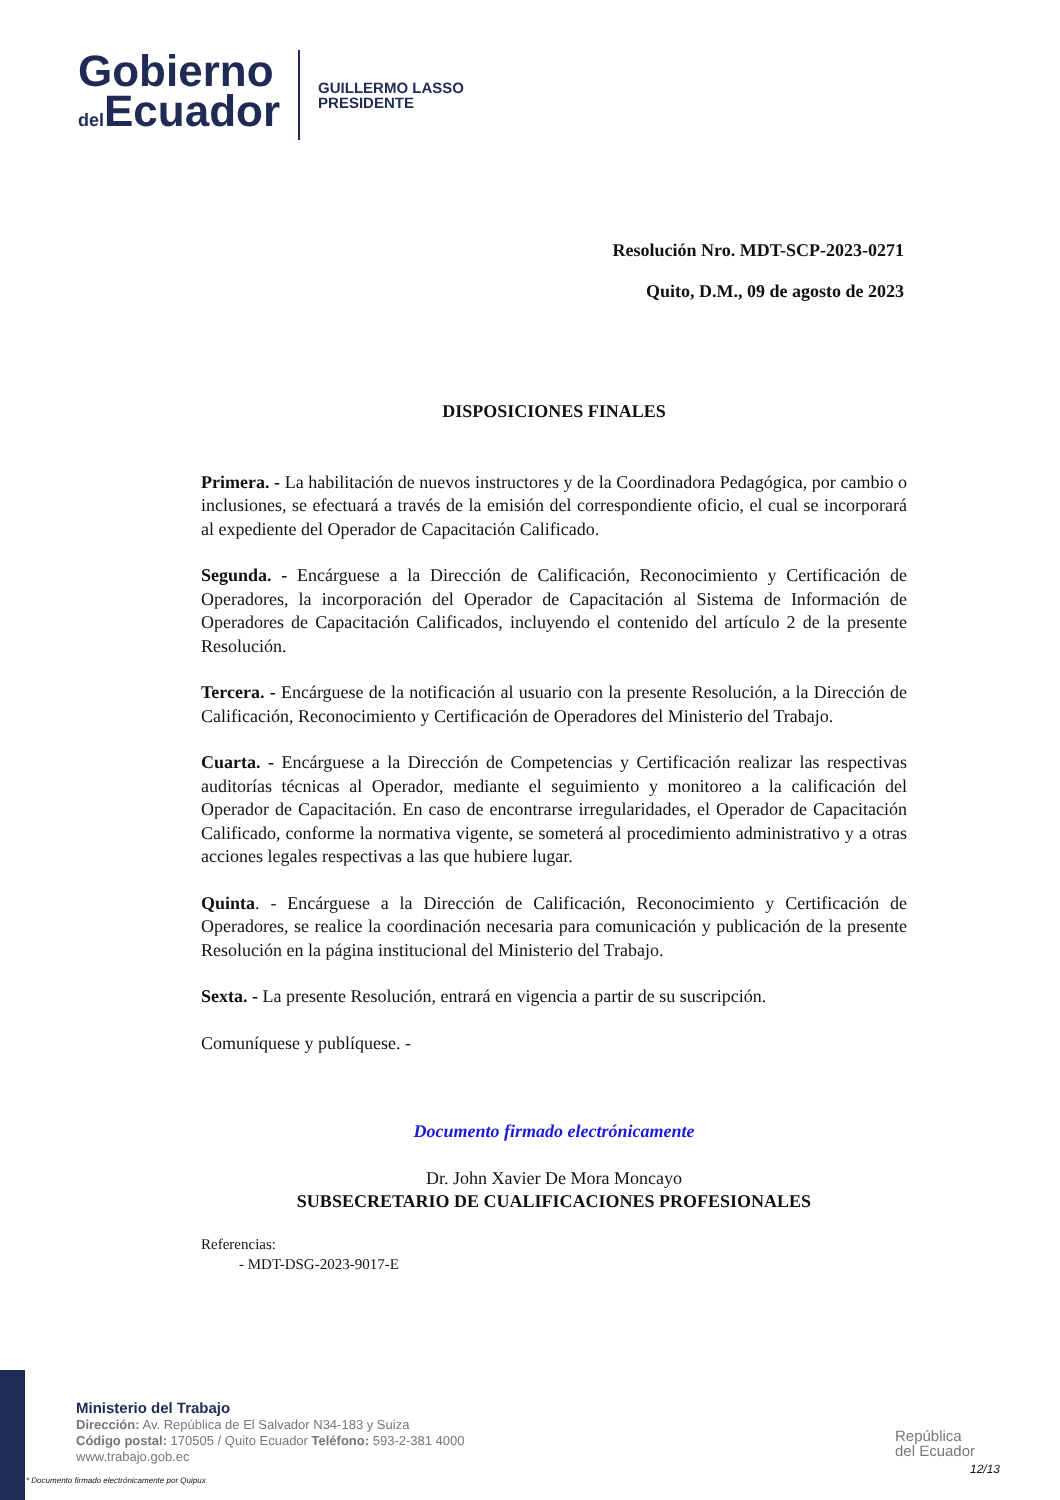Gobierno
del Ecuador
GUILLERMO LASSO
PRESIDENTE
Resolución Nro. MDT-SCP-2023-0271
Quito, D.M., 09 de agosto de 2023
DISPOSICIONES FINALES
Primera. - La habilitación de nuevos instructores y de la Coordinadora Pedagógica, por cambio o inclusiones, se efectuará a través de la emisión del correspondiente oficio, el cual se incorporará al expediente del Operador de Capacitación Calificado.
Segunda. - Encárguese a la Dirección de Calificación, Reconocimiento y Certificación de Operadores, la incorporación del Operador de Capacitación al Sistema de Información de Operadores de Capacitación Calificados, incluyendo el contenido del artículo 2 de la presente Resolución.
Tercera. - Encárguese de la notificación al usuario con la presente Resolución, a la Dirección de Calificación, Reconocimiento y Certificación de Operadores del Ministerio del Trabajo.
Cuarta. - Encárguese a la Dirección de Competencias y Certificación realizar las respectivas auditorías técnicas al Operador, mediante el seguimiento y monitoreo a la calificación del Operador de Capacitación. En caso de encontrarse irregularidades, el Operador de Capacitación Calificado, conforme la normativa vigente, se someterá al procedimiento administrativo y a otras acciones legales respectivas a las que hubiere lugar.
Quinta. - Encárguese a la Dirección de Calificación, Reconocimiento y Certificación de Operadores, se realice la coordinación necesaria para comunicación y publicación de la presente Resolución en la página institucional del Ministerio del Trabajo.
Sexta. - La presente Resolución, entrará en vigencia a partir de su suscripción.
Comuníquese y publíquese. -
Documento firmado electrónicamente
Dr. John Xavier De Mora Moncayo
SUBSECRETARIO DE CUALIFICACIONES PROFESIONALES
Referencias:
- MDT-DSG-2023-9017-E
Ministerio del Trabajo
Dirección: Av. República de El Salvador N34-183 y Suiza
Código postal: 170505 / Quito Ecuador Teléfono: 593-2-381 4000
www.trabajo.gob.ec
* Documento firmado electrónicamente por Quipux
República
del Ecuador
12/13